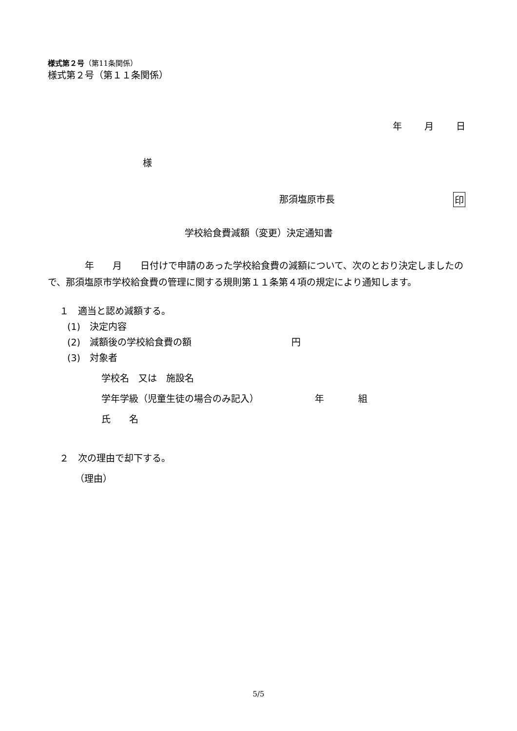様式第２号（第11条関係）
様式第２号（第１１条関係）
年 月 日
様
那須塩原市長 印
学校給食費減額（変更）決定通知書
　　　　年　　月　　日付けで申請のあった学校給食費の減額について、次のとおり決定しましたので、那須塩原市学校給食費の管理に関する規則第１１条第４項の規定により通知します。
１　適当と認め減額する。
(1)　決定内容
(2)　減額後の学校給食費の額 円
(3)　対象者
学校名　又は　施設名
学年学級（児童生徒の場合のみ記入） 年 組
氏　　名
２　次の理由で却下する。
（理由）
5/5